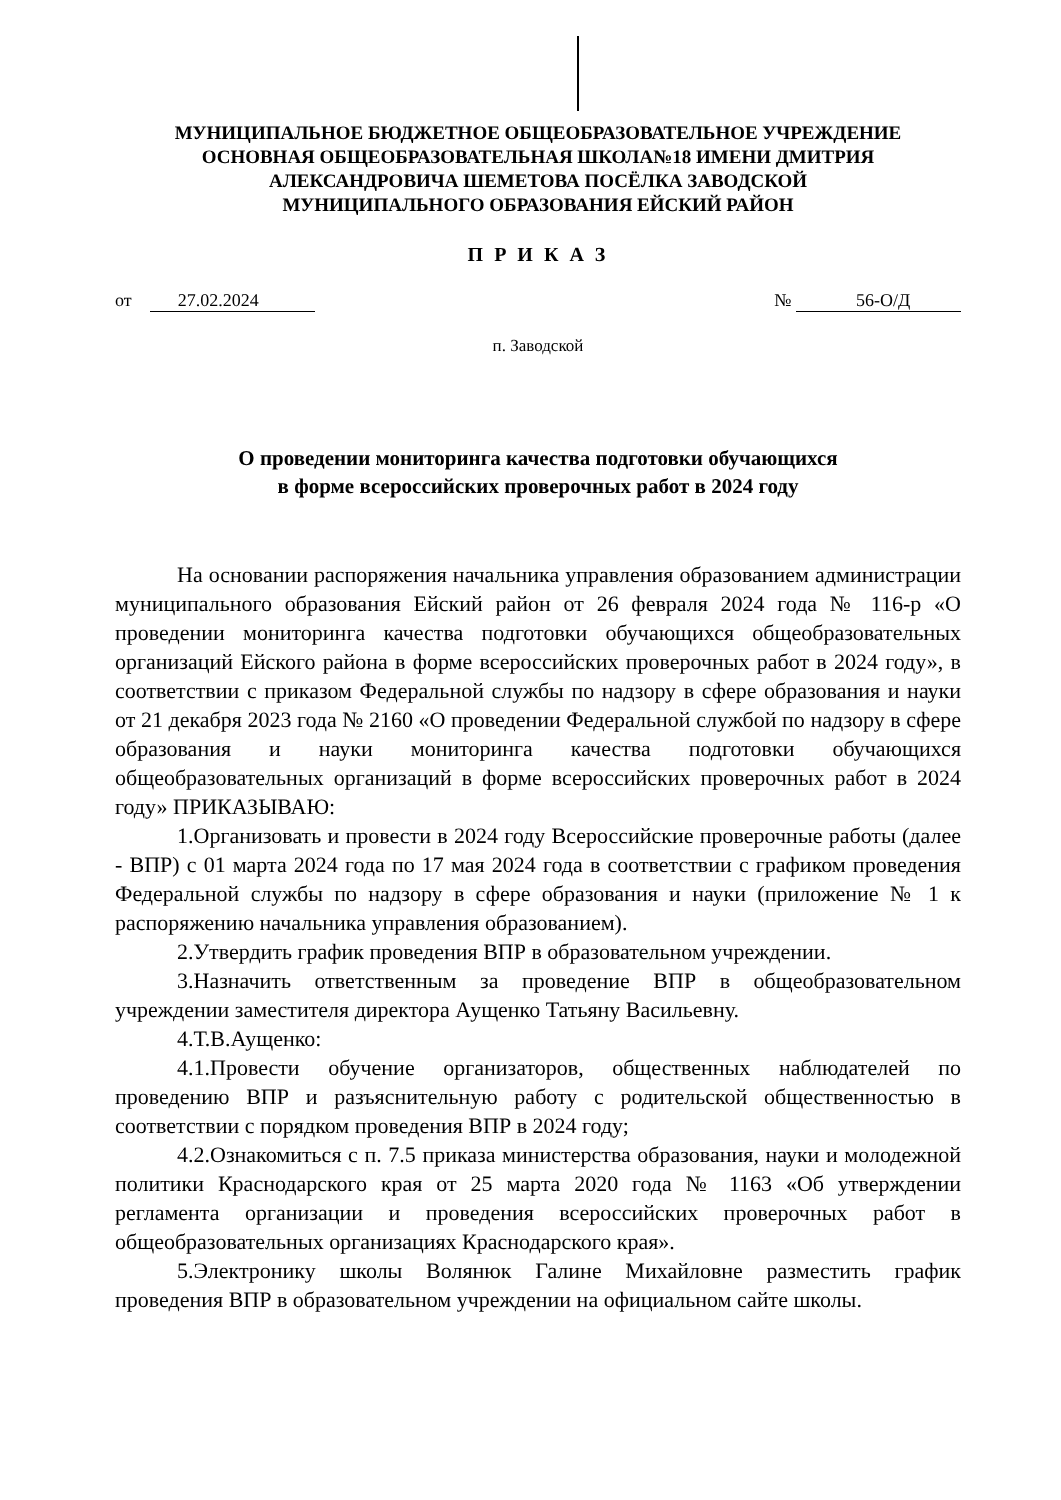МУНИЦИПАЛЬНОЕ БЮДЖЕТНОЕ ОБЩЕОБРАЗОВАТЕЛЬНОЕ УЧРЕЖДЕНИЕ
ОСНОВНАЯ ОБЩЕОБРАЗОВАТЕЛЬНАЯ ШКОЛА№18 ИМЕНИ ДМИТРИЯ
АЛЕКСАНДРОВИЧА ШЕМЕТОВА ПОСЁЛКА ЗАВОДСКОЙ
МУНИЦИПАЛЬНОГО ОБРАЗОВАНИЯ ЕЙСКИЙ РАЙОН
П Р И К А З
от 27.02.2024 № 56-О/Д
п. Заводской
О проведении мониторинга качества подготовки обучающихся
в форме всероссийских проверочных работ в 2024 году
На основании распоряжения начальника управления образованием администрации муниципального образования Ейский район от 26 февраля 2024 года № 116-р «О проведении мониторинга качества подготовки обучающихся общеобразовательных организаций Ейского района в форме всероссийских проверочных работ в 2024 году», в соответствии с приказом Федеральной службы по надзору в сфере образования и науки от 21 декабря 2023 года № 2160 «О проведении Федеральной службой по надзору в сфере образования и науки мониторинга качества подготовки обучающихся общеобразовательных организаций в форме всероссийских проверочных работ в 2024 году» ПРИКАЗЫВАЮ:
1.Организовать и провести в 2024 году Всероссийские проверочные работы (далее - ВПР) с 01 марта 2024 года по 17 мая 2024 года в соответствии с графиком проведения Федеральной службы по надзору в сфере образования и науки (приложение № 1 к распоряжению начальника управления образованием).
2.Утвердить график проведения ВПР в образовательном учреждении.
3.Назначить ответственным за проведение ВПР в общеобразовательном учреждении заместителя директора Аущенко Татьяну Васильевну.
4.Т.В.Аущенко:
4.1.Провести обучение организаторов, общественных наблюдателей по проведению ВПР и разъяснительную работу с родительской общественностью в соответствии с порядком проведения ВПР в 2024 году;
4.2.Ознакомиться с п. 7.5 приказа министерства образования, науки и молодежной политики Краснодарского края от 25 марта 2020 года № 1163 «Об утверждении регламента организации и проведения всероссийских проверочных работ в общеобразовательных организациях Краснодарского края».
5.Электронику школы Волянюк Галине Михайловне разместить график проведения ВПР в образовательном учреждении на официальном сайте школы.